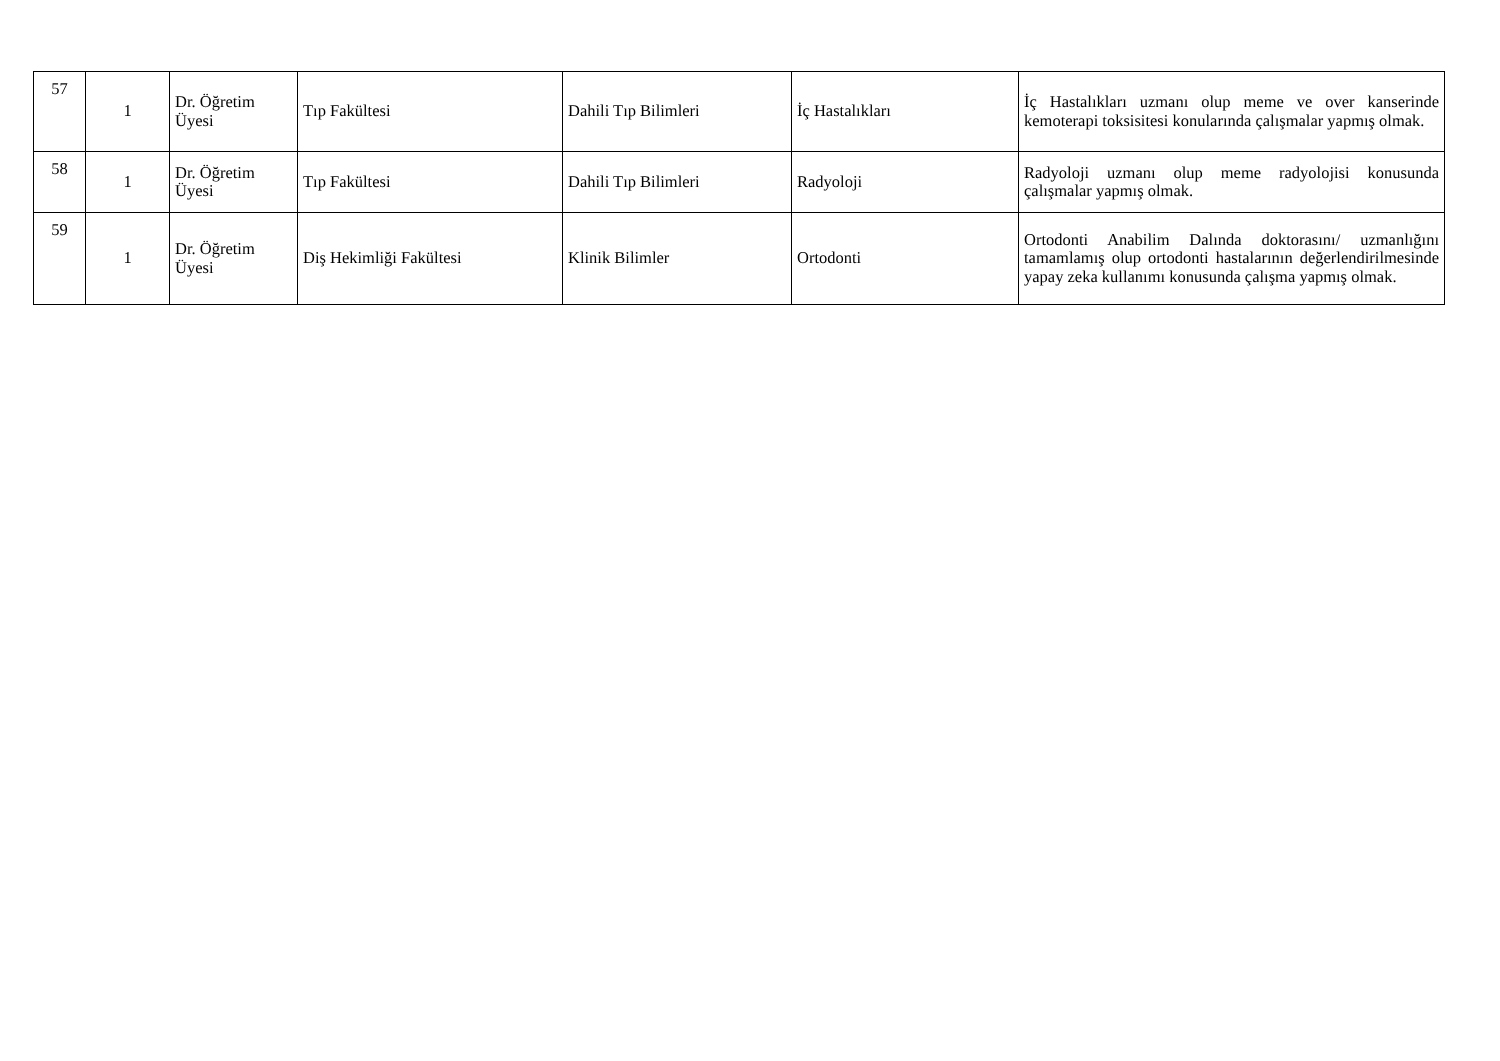| 57 | 1 | Dr. Öğretim Üyesi | Tıp Fakültesi | Dahili Tıp Bilimleri | İç Hastalıkları | İç Hastalıkları uzmanı olup meme ve over kanserinde kemoterapi toksisitesi konularında çalışmalar yapmış olmak. |
| 58 | 1 | Dr. Öğretim Üyesi | Tıp Fakültesi | Dahili Tıp Bilimleri | Radyoloji | Radyoloji uzmanı olup meme radyolojisi konusunda çalışmalar yapmış olmak. |
| 59 | 1 | Dr. Öğretim Üyesi | Diş Hekimliği Fakültesi | Klinik Bilimler | Ortodonti | Ortodonti Anabilim Dalında doktorasını/ uzmanlığını tamamlamış olup ortodonti hastalarının değerlendirilmesinde yapay zeka kullanımı konusunda çalışma yapmış olmak. |